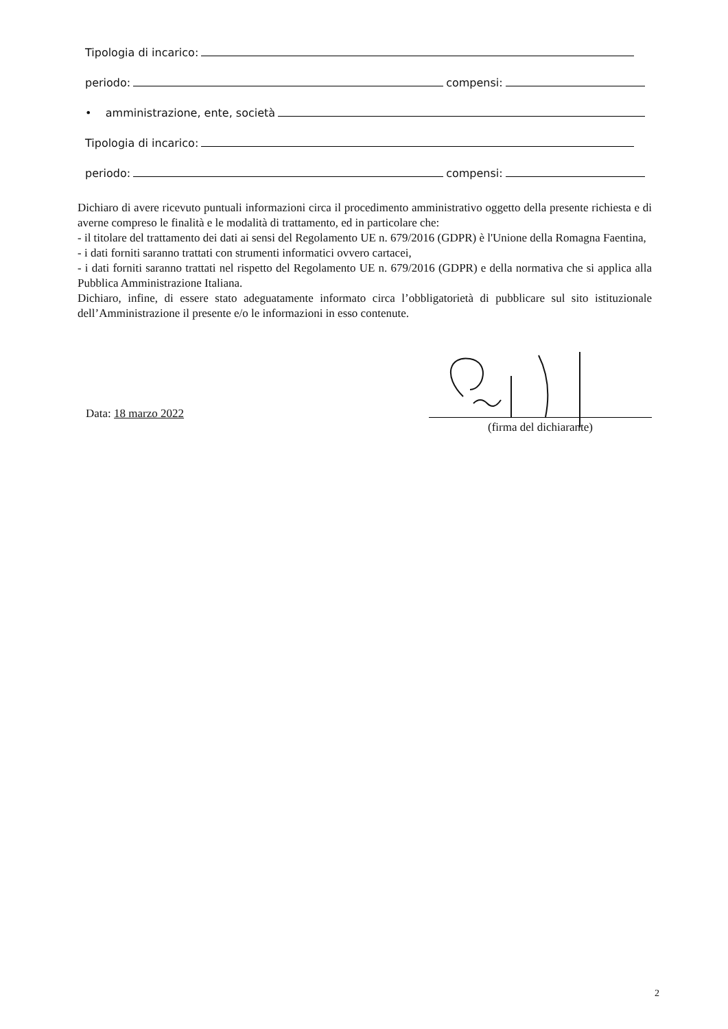Tipologia di incarico:
periodo: compensi:
• amministrazione, ente, società
Tipologia di incarico:
periodo: compensi:
Dichiaro di avere ricevuto puntuali informazioni circa il procedimento amministrativo oggetto della presente richiesta e di averne compreso le finalità e le modalità di trattamento, ed in particolare che:
- il titolare del trattamento dei dati ai sensi del Regolamento UE n. 679/2016 (GDPR) è l'Unione della Romagna Faentina,
- i dati forniti saranno trattati con strumenti informatici ovvero cartacei,
- i dati forniti saranno trattati nel rispetto del Regolamento UE n. 679/2016 (GDPR) e della normativa che si applica alla Pubblica Amministrazione Italiana.
Dichiaro, infine, di essere stato adeguatamente informato circa l’obbligatorietà di pubblicare sul sito istituzionale dell’Amministrazione il presente e/o le informazioni in esso contenute.
Data: 18 marzo 2022
(firma del dichiarante)
2